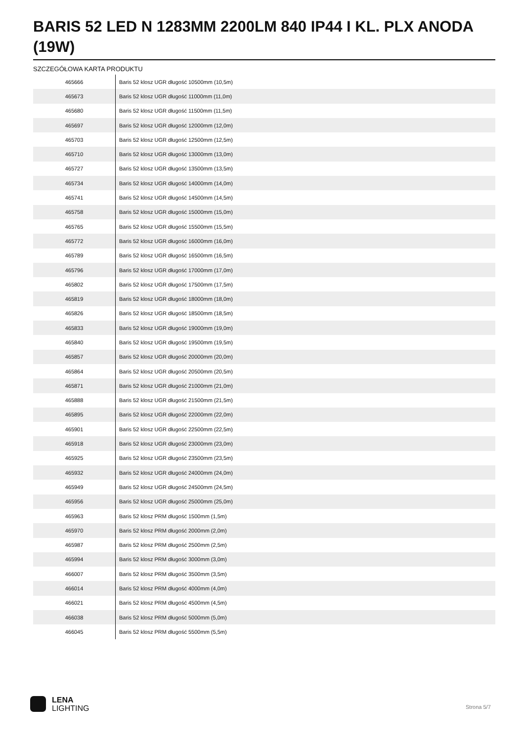BARIS 52 LED N 1283MM 2200LM 840 IP44 I KL. PLX ANODA (19W)
SZCZEGÓŁOWA KARTA PRODUKTU
| 465666 | Baris 52 klosz UGR długość 10500mm (10,5m) |
| 465673 | Baris 52 klosz UGR długość 11000mm (11,0m) |
| 465680 | Baris 52 klosz UGR długość 11500mm (11,5m) |
| 465697 | Baris 52 klosz UGR długość 12000mm (12,0m) |
| 465703 | Baris 52 klosz UGR długość 12500mm (12,5m) |
| 465710 | Baris 52 klosz UGR długość 13000mm (13,0m) |
| 465727 | Baris 52 klosz UGR długość 13500mm (13,5m) |
| 465734 | Baris 52 klosz UGR długość 14000mm (14,0m) |
| 465741 | Baris 52 klosz UGR długość 14500mm (14,5m) |
| 465758 | Baris 52 klosz UGR długość 15000mm (15,0m) |
| 465765 | Baris 52 klosz UGR długość 15500mm (15,5m) |
| 465772 | Baris 52 klosz UGR długość 16000mm (16,0m) |
| 465789 | Baris 52 klosz UGR długość 16500mm (16,5m) |
| 465796 | Baris 52 klosz UGR długość 17000mm (17,0m) |
| 465802 | Baris 52 klosz UGR długość 17500mm (17,5m) |
| 465819 | Baris 52 klosz UGR długość 18000mm (18,0m) |
| 465826 | Baris 52 klosz UGR długość 18500mm (18,5m) |
| 465833 | Baris 52 klosz UGR długość 19000mm (19,0m) |
| 465840 | Baris 52 klosz UGR długość 19500mm (19,5m) |
| 465857 | Baris 52 klosz UGR długość 20000mm (20,0m) |
| 465864 | Baris 52 klosz UGR długość 20500mm (20,5m) |
| 465871 | Baris 52 klosz UGR długość 21000mm (21,0m) |
| 465888 | Baris 52 klosz UGR długość 21500mm (21,5m) |
| 465895 | Baris 52 klosz UGR długość 22000mm (22,0m) |
| 465901 | Baris 52 klosz UGR długość 22500mm (22,5m) |
| 465918 | Baris 52 klosz UGR długość 23000mm (23,0m) |
| 465925 | Baris 52 klosz UGR długość 23500mm (23,5m) |
| 465932 | Baris 52 klosz UGR długość 24000mm (24,0m) |
| 465949 | Baris 52 klosz UGR długość 24500mm (24,5m) |
| 465956 | Baris 52 klosz UGR długość 25000mm (25,0m) |
| 465963 | Baris 52 klosz PRM długość 1500mm (1,5m) |
| 465970 | Baris 52 klosz PRM długość 2000mm (2,0m) |
| 465987 | Baris 52 klosz PRM długość 2500mm (2,5m) |
| 465994 | Baris 52 klosz PRM długość 3000mm (3,0m) |
| 466007 | Baris 52 klosz PRM długość 3500mm (3,5m) |
| 466014 | Baris 52 klosz PRM długość 4000mm (4,0m) |
| 466021 | Baris 52 klosz PRM długość 4500mm (4,5m) |
| 466038 | Baris 52 klosz PRM długość 5000mm (5,0m) |
| 466045 | Baris 52 klosz PRM długość 5500mm (5,5m) |
LENA
LIGHTING
Strona 5/7